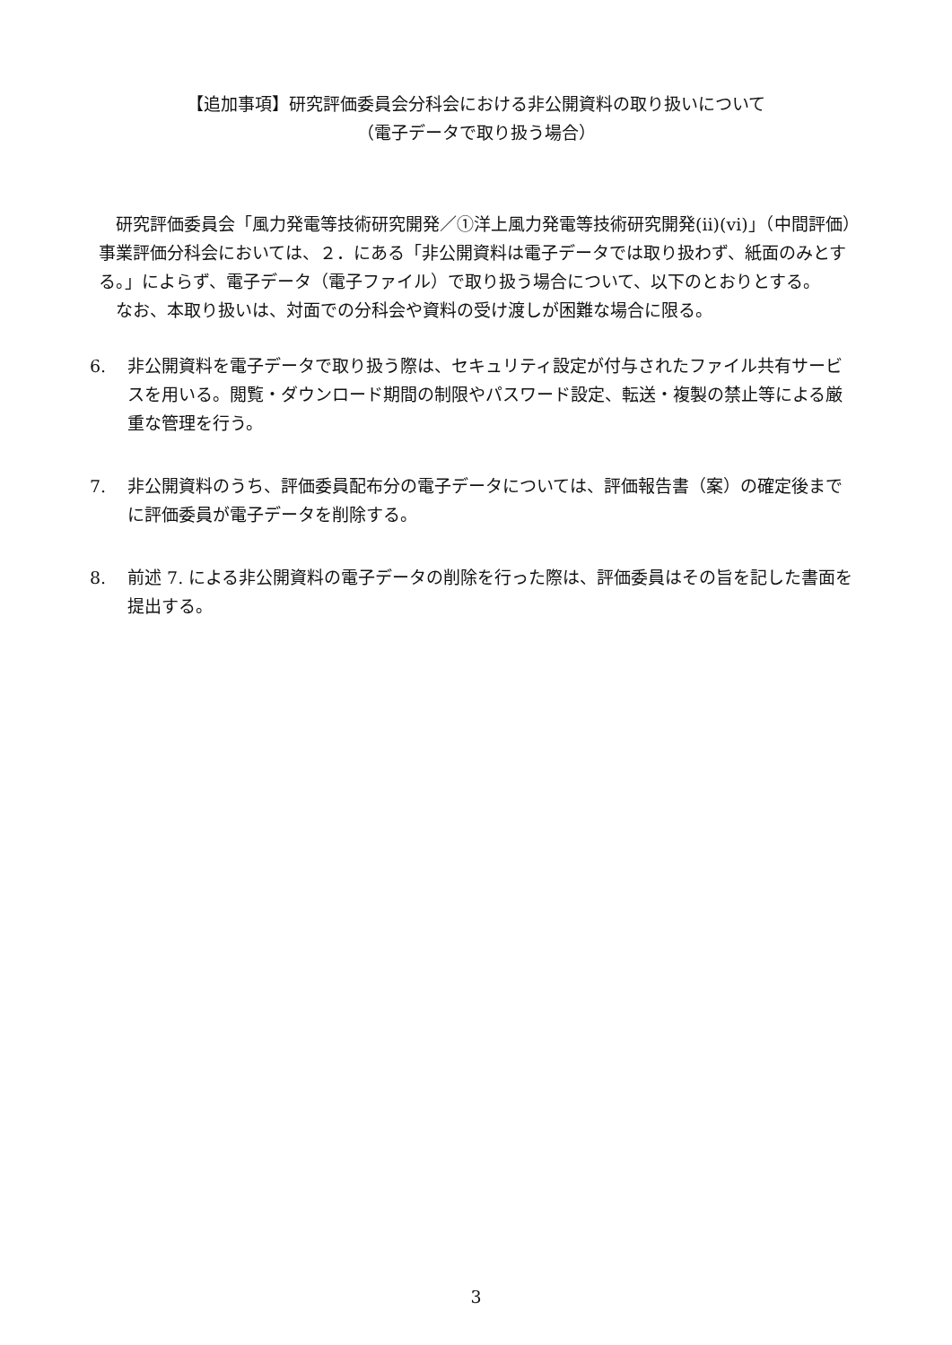【追加事項】研究評価委員会分科会における非公開資料の取り扱いについて
（電子データで取り扱う場合）
研究評価委員会「風力発電等技術研究開発／①洋上風力発電等技術研究開発(ⅱ)(ⅵ)」（中間評価）事業評価分科会においては、２．にある「非公開資料は電子データでは取り扱わず、紙面のみとする。」によらず、電子データ（電子ファイル）で取り扱う場合について、以下のとおりとする。
なお、本取り扱いは、対面での分科会や資料の受け渡しが困難な場合に限る。
6. 非公開資料を電子データで取り扱う際は、セキュリティ設定が付与されたファイル共有サービスを用いる。閲覧・ダウンロード期間の制限やパスワード設定、転送・複製の禁止等による厳重な管理を行う。
7. 非公開資料のうち、評価委員配布分の電子データについては、評価報告書（案）の確定後までに評価委員が電子データを削除する。
8. 前述 7. による非公開資料の電子データの削除を行った際は、評価委員はその旨を記した書面を提出する。
3